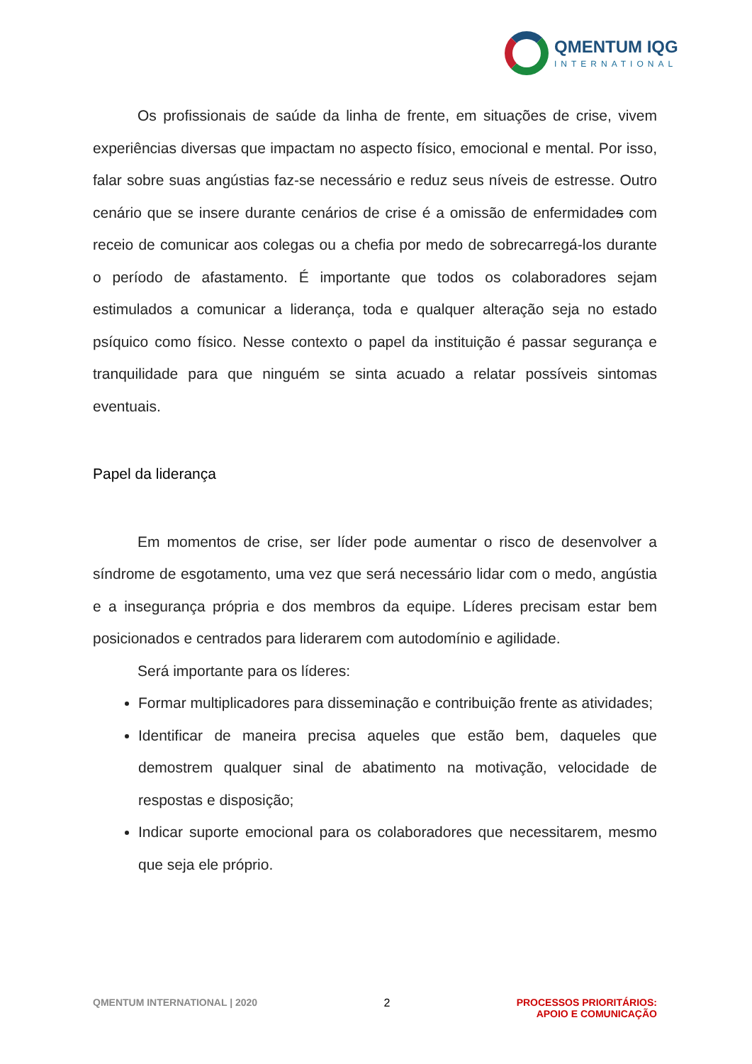QMENTUM IQG
INTERNATIONAL
Os profissionais de saúde da linha de frente, em situações de crise, vivem experiências diversas que impactam no aspecto físico, emocional e mental. Por isso, falar sobre suas angústias faz-se necessário e reduz seus níveis de estresse. Outro cenário que se insere durante cenários de crise é a omissão de enfermidades com receio de comunicar aos colegas ou a chefia por medo de sobrecarregá-los durante o período de afastamento. É importante que todos os colaboradores sejam estimulados a comunicar a liderança, toda e qualquer alteração seja no estado psíquico como físico. Nesse contexto o papel da instituição é passar segurança e tranquilidade para que ninguém se sinta acuado a relatar possíveis sintomas eventuais.
Papel da liderança
Em momentos de crise, ser líder pode aumentar o risco de desenvolver a síndrome de esgotamento, uma vez que será necessário lidar com o medo, angústia e a insegurança própria e dos membros da equipe. Líderes precisam estar bem posicionados e centrados para liderarem com autodomínio e agilidade.
Será importante para os líderes:
Formar multiplicadores para disseminação e contribuição frente as atividades;
Identificar de maneira precisa aqueles que estão bem, daqueles que demostrem qualquer sinal de abatimento na motivação, velocidade de respostas e disposição;
Indicar suporte emocional para os colaboradores que necessitarem, mesmo que seja ele próprio.
QMENTUM INTERNATIONAL | 2020 2 PROCESSOS PRIORITÁRIOS:
APOIO E COMUNICAÇÃO